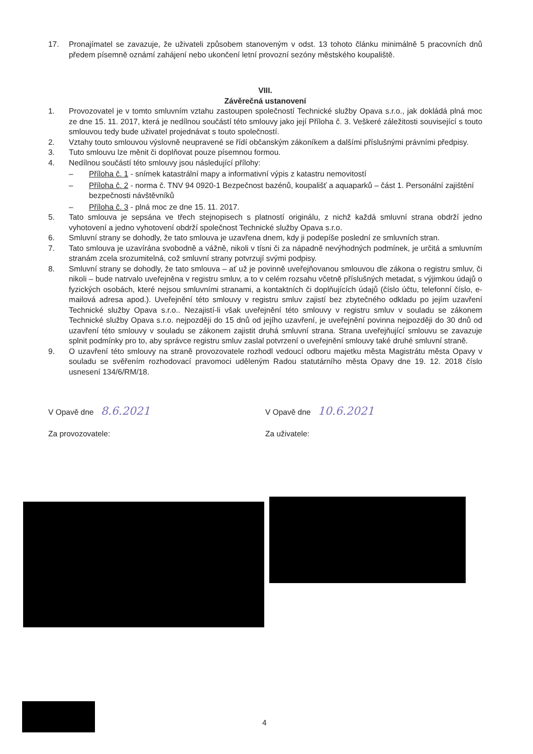17. Pronajímatel se zavazuje, že uživateli způsobem stanoveným v odst. 13 tohoto článku minimálně 5 pracovních dnů předem písemně oznámí zahájení nebo ukončení letní provozní sezóny městského koupaliště.
VIII.
Závěrečná ustanovení
1. Provozovatel je v tomto smluvním vztahu zastoupen společností Technické služby Opava s.r.o., jak dokládá plná moc ze dne 15. 11. 2017, která je nedílnou součástí této smlouvy jako její Příloha č. 3. Veškeré záležitosti související s touto smlouvou tedy bude uživatel projednávat s touto společností.
2. Vztahy touto smlouvou výslovně neupravené se řídí občanským zákoníkem a dalšími příslušnými právními předpisy.
3. Tuto smlouvu lze měnit či doplňovat pouze písemnou formou.
4. Nedílnou součástí této smlouvy jsou následující přílohy:
– Příloha č. 1 - snímek katastrální mapy a informativní výpis z katastru nemovitostí
– Příloha č. 2 - norma č. TNV 94 0920-1 Bezpečnost bazénů, koupališť a aquaparků – část 1. Personální zajištění bezpečnosti návštěvníků
– Příloha č. 3 - plná moc ze dne 15. 11. 2017.
5. Tato smlouva je sepsána ve třech stejnopisech s platností originálu, z nichž každá smluvní strana obdrží jedno vyhotovení a jedno vyhotovení obdrží společnost Technické služby Opava s.r.o.
6. Smluvní strany se dohodly, že tato smlouva je uzavřena dnem, kdy ji podepíše poslední ze smluvních stran.
7. Tato smlouva je uzavírána svobodně a vážně, nikoli v tísni či za nápadně nevýhodných podmínek, je určitá a smluvním stranám zcela srozumitelná, což smluvní strany potvrzují svými podpisy.
8. Smluvní strany se dohodly, že tato smlouva – ať už je povinně uveřejňovanou smlouvou dle zákona o registru smluv, či nikoli – bude natrvalo uveřejněna v registru smluv, a to v celém rozsahu včetně příslušných metadat, s výjimkou údajů o fyzických osobách, které nejsou smluvními stranami, a kontaktních či doplňujících údajů (číslo účtu, telefonní číslo, e-mailová adresa apod.). Uveřejnění této smlouvy v registru smluv zajistí bez zbytečného odkladu po jejím uzavření Technické služby Opava s.r.o.. Nezajistí-li však uveřejnění této smlouvy v registru smluv v souladu se zákonem Technické služby Opava s.r.o. nejpozději do 15 dnů od jejího uzavření, je uveřejnění povinna nejpozději do 30 dnů od uzavření této smlouvy v souladu se zákonem zajistit druhá smluvní strana. Strana uveřejňující smlouvu se zavazuje splnit podmínky pro to, aby správce registru smluv zaslal potvrzení o uveřejnění smlouvy také druhé smluvní straně.
9. O uzavření této smlouvy na straně provozovatele rozhodl vedoucí odboru majetku města Magistrátu města Opavy v souladu se svěřením rozhodovací pravomoci uděleným Radou statutárního města Opavy dne 19. 12. 2018 číslo usnesení 134/6/RM/18.
V Opavě dne 8.6.2021
Za provozovatele:
V Opavě dne 10.6.2021
Za uživatele:
4